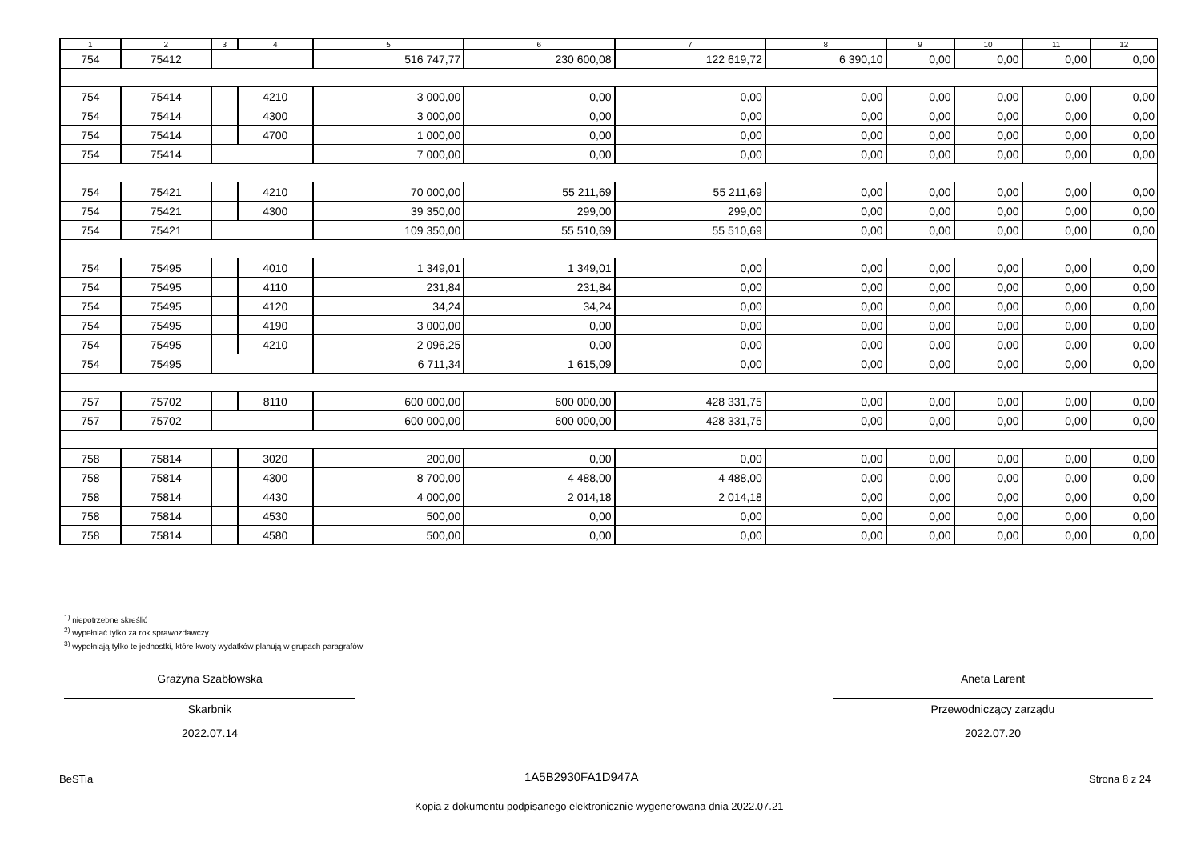| 1 | 2 | 3 | 4 | 5 | 6 | 7 | 8 | 9 | 10 | 11 | 12 |
| --- | --- | --- | --- | --- | --- | --- | --- | --- | --- | --- | --- |
| 754 | 75412 | | | 516 747,77 | 230 600,08 | 122 619,72 | 6 390,10 | 0,00 | 0,00 | 0,00 | 0,00 |
| 754 | 75414 | | 4210 | 3 000,00 | 0,00 | 0,00 | 0,00 | 0,00 | 0,00 | 0,00 | 0,00 |
| 754 | 75414 | | 4300 | 3 000,00 | 0,00 | 0,00 | 0,00 | 0,00 | 0,00 | 0,00 | 0,00 |
| 754 | 75414 | | 4700 | 1 000,00 | 0,00 | 0,00 | 0,00 | 0,00 | 0,00 | 0,00 | 0,00 |
| 754 | 75414 | | | 7 000,00 | 0,00 | 0,00 | 0,00 | 0,00 | 0,00 | 0,00 | 0,00 |
| 754 | 75421 | | 4210 | 70 000,00 | 55 211,69 | 55 211,69 | 0,00 | 0,00 | 0,00 | 0,00 | 0,00 |
| 754 | 75421 | | 4300 | 39 350,00 | 299,00 | 299,00 | 0,00 | 0,00 | 0,00 | 0,00 | 0,00 |
| 754 | 75421 | | | 109 350,00 | 55 510,69 | 55 510,69 | 0,00 | 0,00 | 0,00 | 0,00 | 0,00 |
| 754 | 75495 | | 4010 | 1 349,01 | 1 349,01 | 0,00 | 0,00 | 0,00 | 0,00 | 0,00 | 0,00 |
| 754 | 75495 | | 4110 | 231,84 | 231,84 | 0,00 | 0,00 | 0,00 | 0,00 | 0,00 | 0,00 |
| 754 | 75495 | | 4120 | 34,24 | 34,24 | 0,00 | 0,00 | 0,00 | 0,00 | 0,00 | 0,00 |
| 754 | 75495 | | 4190 | 3 000,00 | 0,00 | 0,00 | 0,00 | 0,00 | 0,00 | 0,00 | 0,00 |
| 754 | 75495 | | 4210 | 2 096,25 | 0,00 | 0,00 | 0,00 | 0,00 | 0,00 | 0,00 | 0,00 |
| 754 | 75495 | | | 6 711,34 | 1 615,09 | 0,00 | 0,00 | 0,00 | 0,00 | 0,00 | 0,00 |
| 757 | 75702 | | 8110 | 600 000,00 | 600 000,00 | 428 331,75 | 0,00 | 0,00 | 0,00 | 0,00 | 0,00 |
| 757 | 75702 | | | 600 000,00 | 600 000,00 | 428 331,75 | 0,00 | 0,00 | 0,00 | 0,00 | 0,00 |
| 758 | 75814 | | 3020 | 200,00 | 0,00 | 0,00 | 0,00 | 0,00 | 0,00 | 0,00 | 0,00 |
| 758 | 75814 | | 4300 | 8 700,00 | 4 488,00 | 4 488,00 | 0,00 | 0,00 | 0,00 | 0,00 | 0,00 |
| 758 | 75814 | | 4430 | 4 000,00 | 2 014,18 | 2 014,18 | 0,00 | 0,00 | 0,00 | 0,00 | 0,00 |
| 758 | 75814 | | 4530 | 500,00 | 0,00 | 0,00 | 0,00 | 0,00 | 0,00 | 0,00 | 0,00 |
| 758 | 75814 | | 4580 | 500,00 | 0,00 | 0,00 | 0,00 | 0,00 | 0,00 | 0,00 | 0,00 |
<sup>1)</sup> niepotrzebne skreślić
<sup>2)</sup> wypełniać tylko za rok sprawozdawczy
<sup>3)</sup> wypełniają tylko te jednostki, które kwoty wydatków planują w grupach paragrafów
Grażyna Szabłowska
Skarbnik
2022.07.14
Aneta Larent
Przewodniczący zarządu
2022.07.20
BeSTia 1A5B2930FA1D947A Strona 8 z 24
Kopia z dokumentu podpisanego elektronicznie wygenerowana dnia 2022.07.21